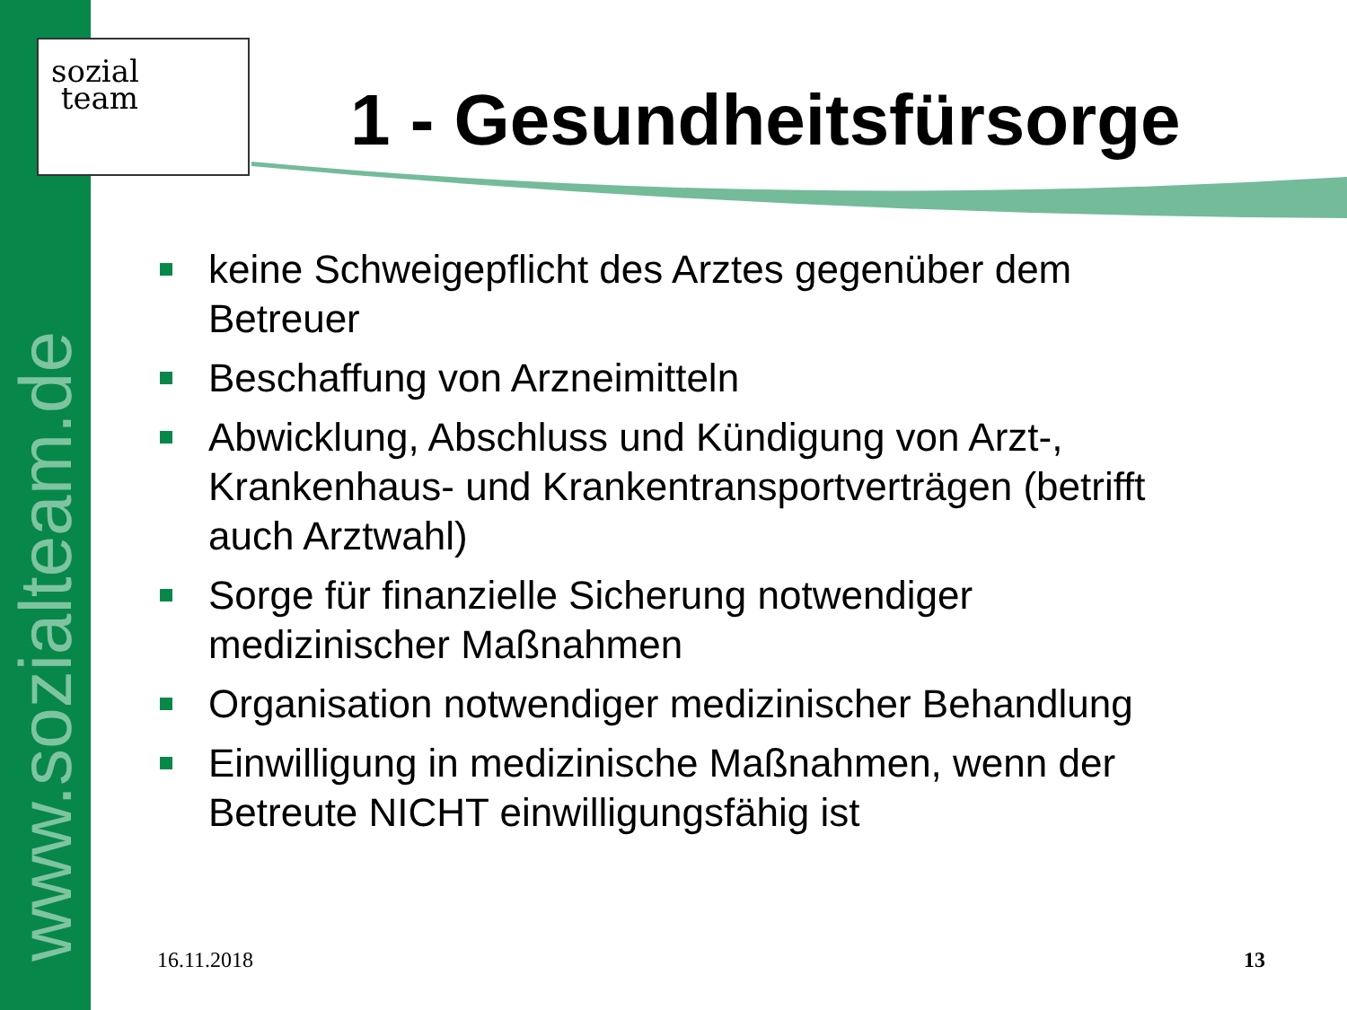www.sozialteam.de
sozial
team
1 - Gesundheitsfürsorge
keine Schweigepflicht des Arztes gegenüber dem Betreuer
Beschaffung von Arzneimitteln
Abwicklung, Abschluss und Kündigung von Arzt-, Krankenhaus- und Krankentransportverträgen (betrifft auch Arztwahl)
Sorge für finanzielle Sicherung notwendiger medizinischer Maßnahmen
Organisation notwendiger medizinischer Behandlung
Einwilligung in medizinische Maßnahmen, wenn der Betreute NICHT einwilligungsfähig ist
16.11.2018 13